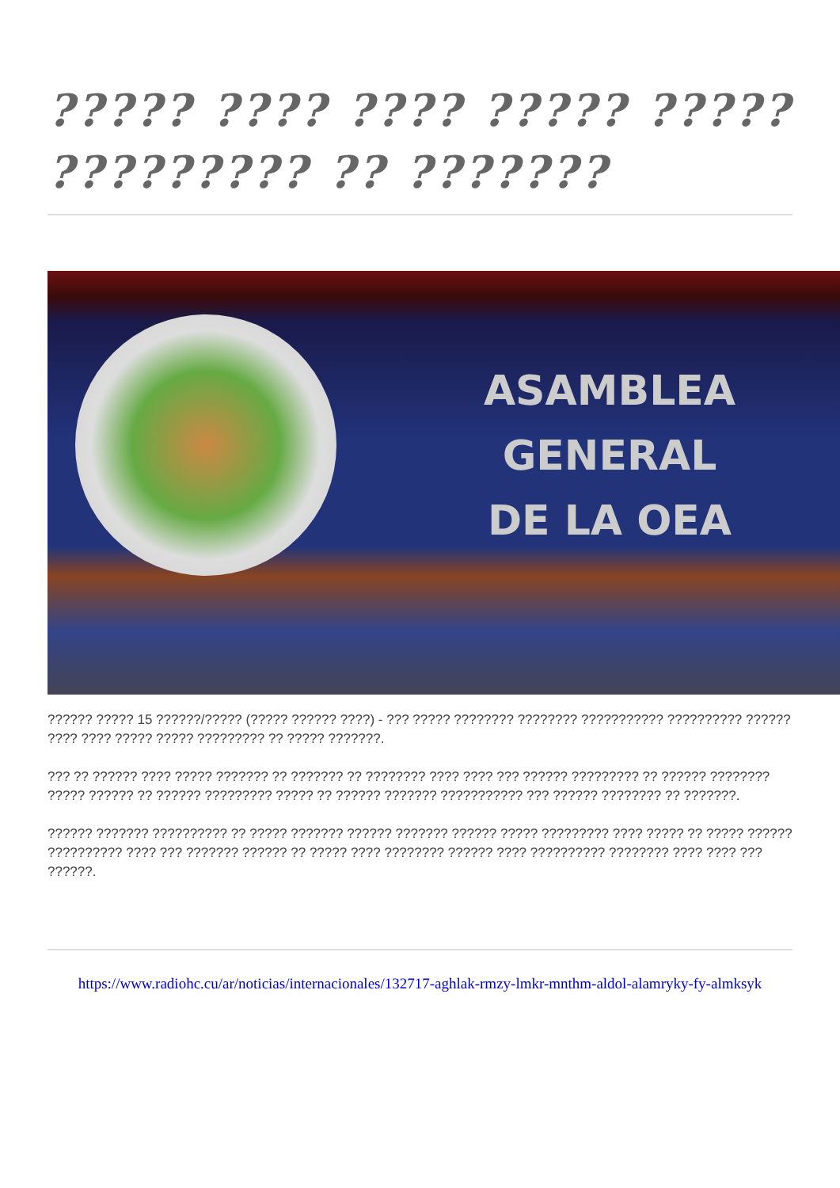????? ???? ???? ????? ????? ????????? ?? ???????
ASAMBLEA
GENERAL
DE LA OEA
?????? ????? 15 ??????/????? (????? ?????? ????) - ??? ????? ???????? ???????? ??????????? ?????????? ?????? ???? ???? ????? ????? ????????? ?? ????? ???????.
??? ?? ?????? ???? ????? ??????? ?? ??????? ?? ???????? ???? ???? ??? ?????? ????????? ?? ?????? ???????? ????? ?????? ?? ?????? ????????? ????? ?? ?????? ??????? ??????????? ??? ?????? ???????? ?? ???????.
?????? ??????? ?????????? ?? ????? ??????? ?????? ??????? ?????? ????? ????????? ???? ????? ?? ????? ?????? ?????????? ???? ??? ??????? ?????? ?? ????? ???? ???????? ?????? ???? ?????????? ???????? ???? ???? ??? ??????.
https://www.radiohc.cu/ar/noticias/internacionales/132717-aghlak-rmzy-lmkr-mnthm-aldol-alamryky-fy-almksyk